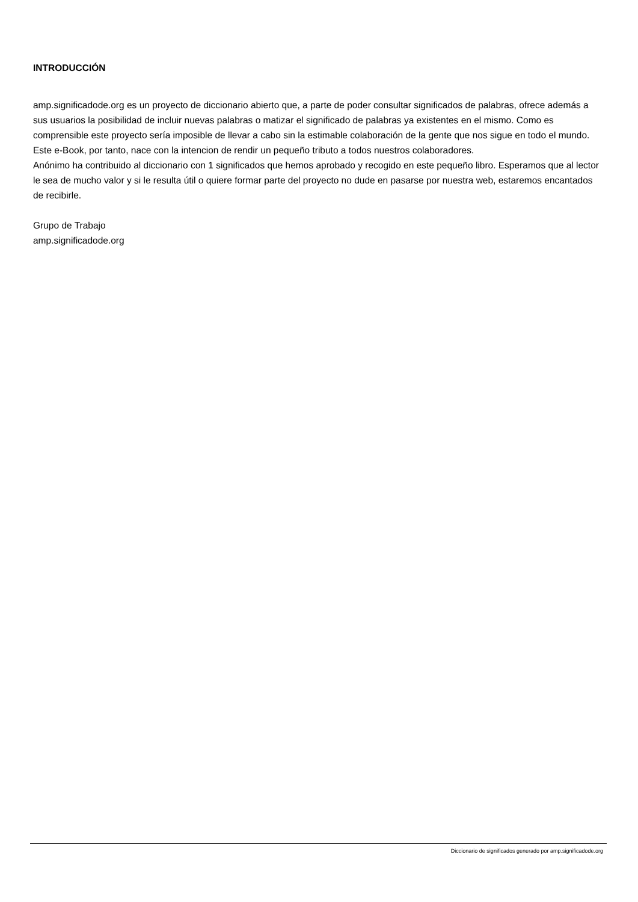INTRODUCCIÓN
amp.significadode.org es un proyecto de diccionario abierto que, a parte de poder consultar significados de palabras, ofrece además a sus usuarios la posibilidad de incluir nuevas palabras o matizar el significado de palabras ya existentes en el mismo. Como es comprensible este proyecto sería imposible de llevar a cabo sin la estimable colaboración de la gente que nos sigue en todo el mundo. Este e-Book, por tanto, nace con la intencion de rendir un pequeño tributo a todos nuestros colaboradores.
Anónimo ha contribuido al diccionario con 1 significados que hemos aprobado y recogido en este pequeño libro. Esperamos que al lector le sea de mucho valor y si le resulta útil o quiere formar parte del proyecto no dude en pasarse por nuestra web, estaremos encantados de recibirle.
Grupo de Trabajo
amp.significadode.org
Diccionario de significados generado por amp.significadode.org